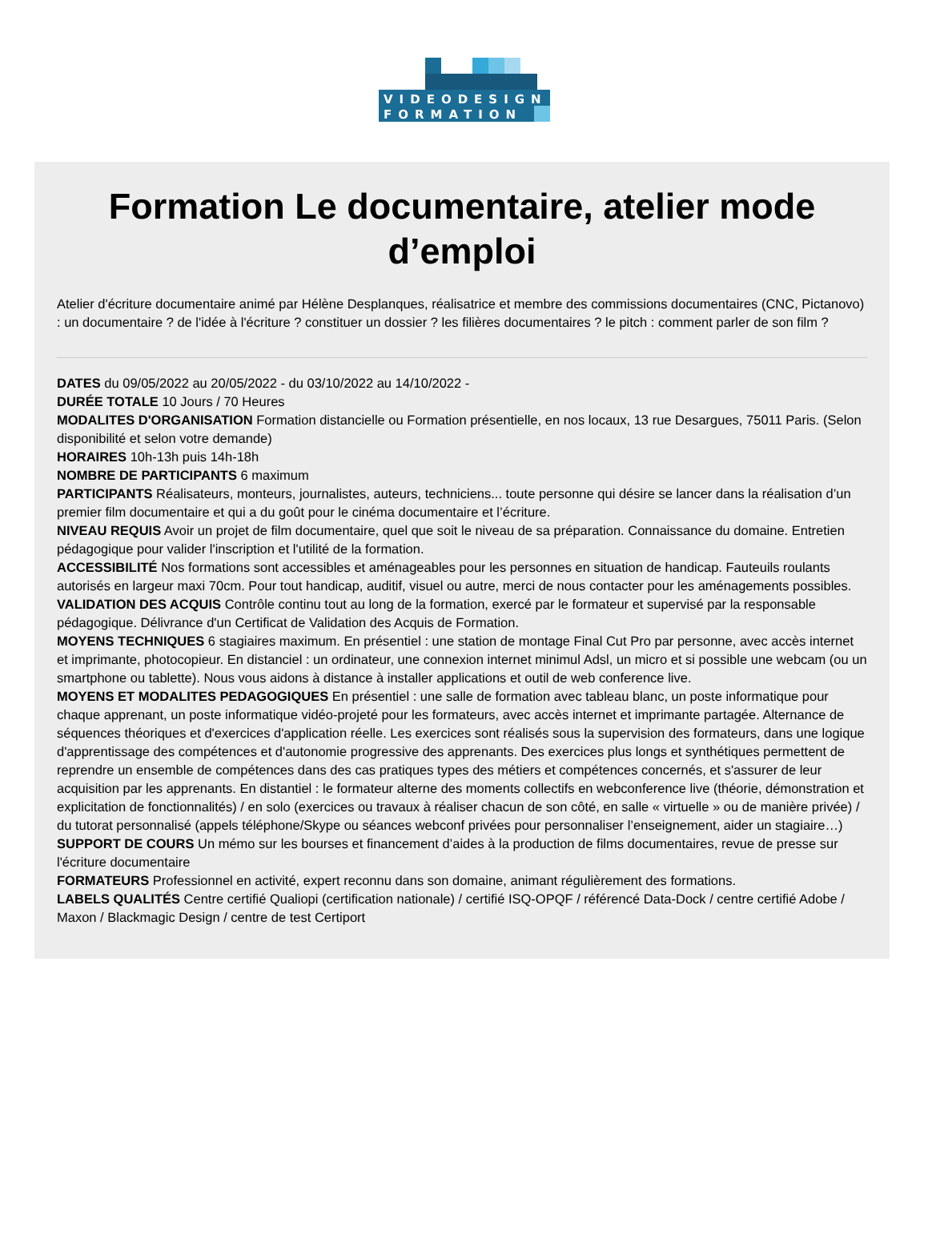VIDEODESIGN
FORMATION
Formation Le documentaire, atelier mode d’emploi
Atelier d'écriture documentaire animé par Hélène Desplanques, réalisatrice et membre des commissions documentaires (CNC, Pictanovo) : un documentaire ? de l'idée à l'écriture ? constituer un dossier ? les filières documentaires ? le pitch : comment parler de son film ?
DATES du 09/05/2022 au 20/05/2022 - du 03/10/2022 au 14/10/2022 -
DURÉE TOTALE 10 Jours / 70 Heures
MODALITES D'ORGANISATION Formation distancielle ou Formation présentielle, en nos locaux, 13 rue Desargues, 75011 Paris. (Selon disponibilité et selon votre demande)
HORAIRES 10h-13h puis 14h-18h
NOMBRE DE PARTICIPANTS 6 maximum
PARTICIPANTS Réalisateurs, monteurs, journalistes, auteurs, techniciens... toute personne qui désire se lancer dans la réalisation d’un premier film documentaire et qui a du goût pour le cinéma documentaire et l’écriture.
NIVEAU REQUIS Avoir un projet de film documentaire, quel que soit le niveau de sa préparation. Connaissance du domaine. Entretien pédagogique pour valider l'inscription et l'utilité de la formation.
ACCESSIBILITÉ Nos formations sont accessibles et aménageables pour les personnes en situation de handicap. Fauteuils roulants autorisés en largeur maxi 70cm. Pour tout handicap, auditif, visuel ou autre, merci de nous contacter pour les aménagements possibles.
VALIDATION DES ACQUIS Contrôle continu tout au long de la formation, exercé par le formateur et supervisé par la responsable pédagogique. Délivrance d'un Certificat de Validation des Acquis de Formation.
MOYENS TECHNIQUES 6 stagiaires maximum. En présentiel : une station de montage Final Cut Pro par personne, avec accès internet et imprimante, photocopieur. En distanciel : un ordinateur, une connexion internet minimul Adsl, un micro et si possible une webcam (ou un smartphone ou tablette). Nous vous aidons à distance à installer applications et outil de web conference live.
MOYENS ET MODALITES PEDAGOGIQUES En présentiel : une salle de formation avec tableau blanc, un poste informatique pour chaque apprenant, un poste informatique vidéo-projeté pour les formateurs, avec accès internet et imprimante partagée. Alternance de séquences théoriques et d'exercices d'application réelle. Les exercices sont réalisés sous la supervision des formateurs, dans une logique d'apprentissage des compétences et d'autonomie progressive des apprenants. Des exercices plus longs et synthétiques permettent de reprendre un ensemble de compétences dans des cas pratiques types des métiers et compétences concernés, et s'assurer de leur acquisition par les apprenants. En distantiel : le formateur alterne des moments collectifs en webconference live (théorie, démonstration et explicitation de fonctionnalités) / en solo (exercices ou travaux à réaliser chacun de son côté, en salle « virtuelle » ou de manière privée) / du tutorat personnalisé (appels téléphone/Skype ou séances webconf privées pour personnaliser l’enseignement, aider un stagiaire…)
SUPPORT DE COURS Un mémo sur les bourses et financement d’aides à la production de films documentaires, revue de presse sur l'écriture documentaire
FORMATEURS Professionnel en activité, expert reconnu dans son domaine, animant régulièrement des formations.
LABELS QUALITÉS Centre certifié Qualiopi (certification nationale) / certifié ISQ-OPQF / référencé Data-Dock / centre certifié Adobe / Maxon / Blackmagic Design / centre de test Certiport